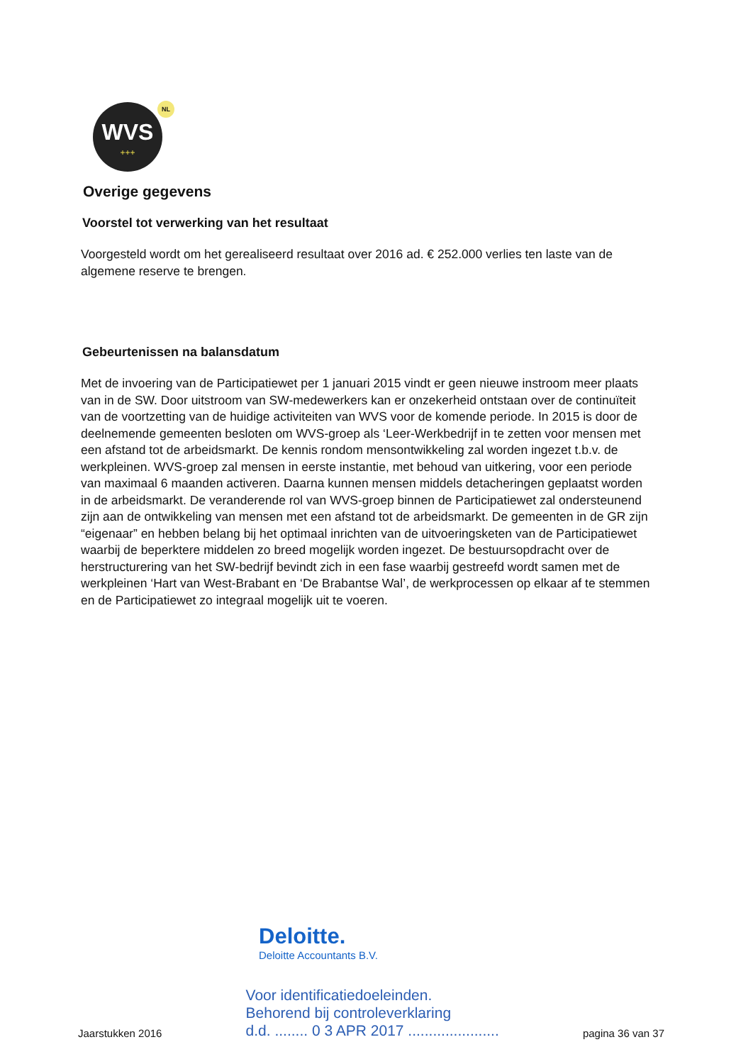WVS
+++
NL
Overige gegevens
Voorstel tot verwerking van het resultaat
Voorgesteld wordt om het gerealiseerd resultaat over 2016 ad. € 252.000 verlies ten laste van de algemene reserve te brengen.
Gebeurtenissen na balansdatum
Met de invoering van de Participatiewet per 1 januari 2015 vindt er geen nieuwe instroom meer plaats van in de SW. Door uitstroom van SW-medewerkers kan er onzekerheid ontstaan over de continuïteit van de voortzetting van de huidige activiteiten van WVS voor de komende periode. In 2015 is door de deelnemende gemeenten besloten om WVS-groep als ‘Leer-Werkbedrijf in te zetten voor mensen met een afstand tot de arbeidsmarkt. De kennis rondom mensontwikkeling zal worden ingezet t.b.v. de werkpleinen. WVS-groep zal mensen in eerste instantie, met behoud van uitkering, voor een periode van maximaal 6 maanden activeren. Daarna kunnen mensen middels detacheringen geplaatst worden in de arbeidsmarkt. De veranderende rol van WVS-groep binnen de Participatiewet zal ondersteunend zijn aan de ontwikkeling van mensen met een afstand tot de arbeidsmarkt. De gemeenten in de GR zijn “eigenaar” en hebben belang bij het optimaal inrichten van de uitvoeringsketen van de Participatiewet waarbij de beperktere middelen zo breed mogelijk worden ingezet. De bestuursopdracht over de herstructurering van het SW-bedrijf bevindt zich in een fase waarbij gestreefd wordt samen met de werkpleinen ‘Hart van West-Brabant en ‘De Brabantse Wal’, de werkprocessen op elkaar af te stemmen en de Participatiewet zo integraal mogelijk uit te voeren.
Deloitte.
Deloitte Accountants B.V.
Jaarstukken 2016
Voor identificatiedoeleinden.
Behorend bij controleverklaring
d.d. ........ 0 3 APR 2017 ......................
pagina 36 van 37